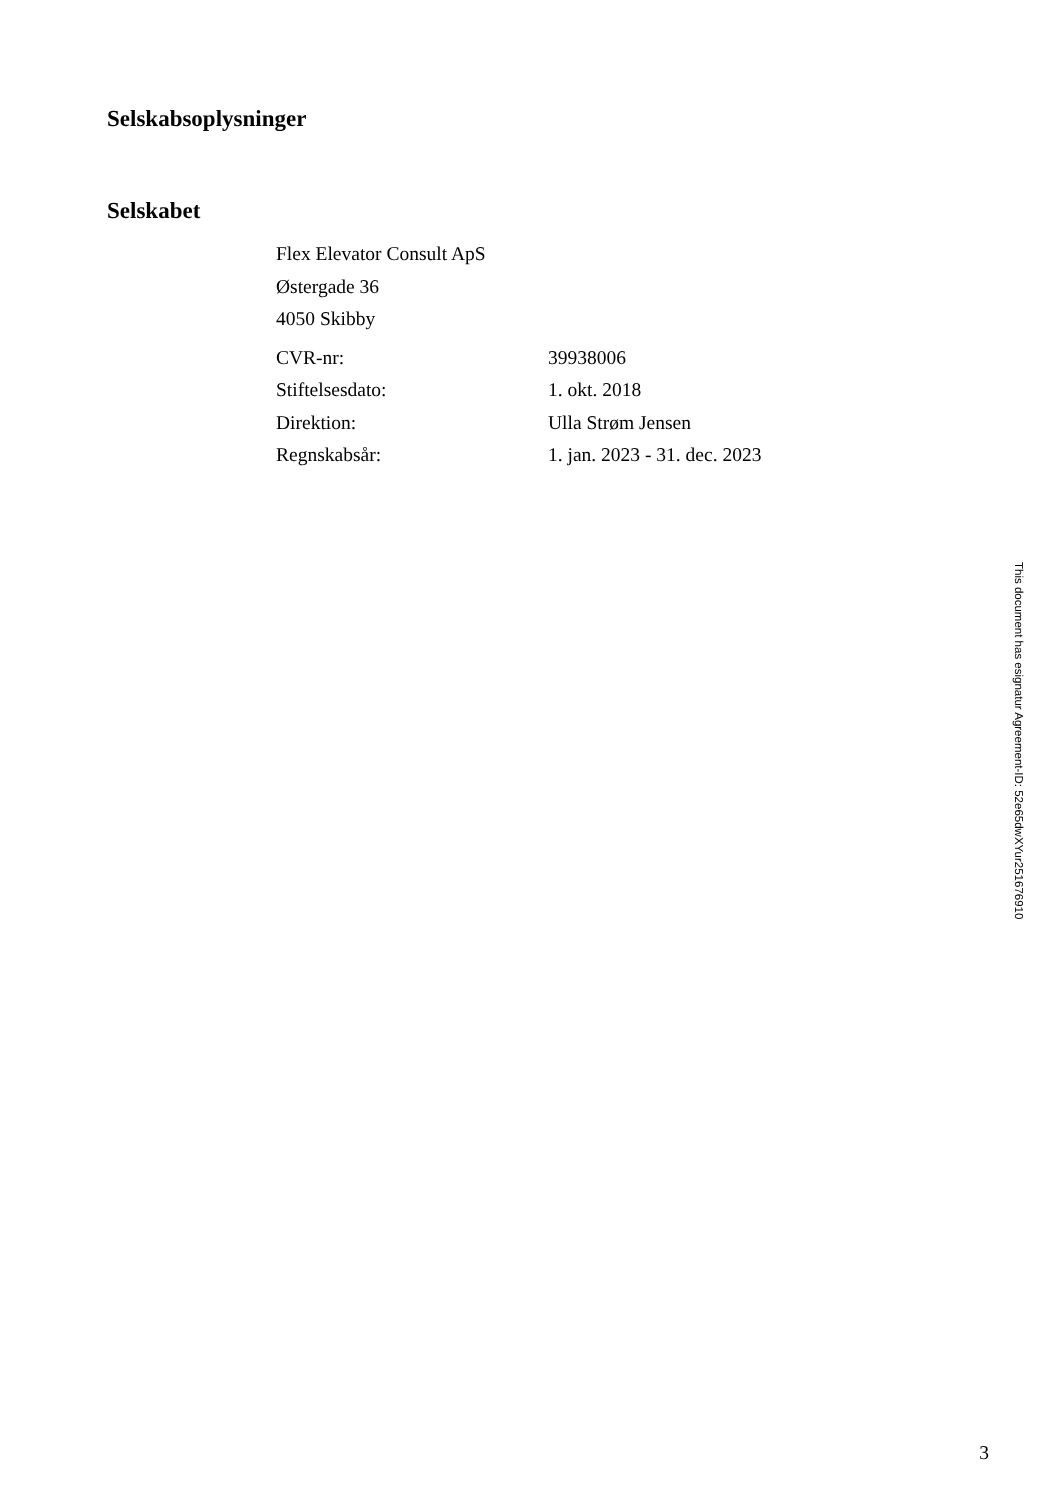Selskabsoplysninger
Selskabet
Flex Elevator Consult ApS
Østergade 36
4050 Skibby
| CVR-nr: | 39938006 |
| Stiftelsesdato: | 1. okt. 2018 |
| Direktion: | Ulla Strøm Jensen |
| Regnskabsår: | 1. jan. 2023 - 31. dec. 2023 |
This document has esignatur Agreement-ID: 52e65dwXYur251676910
3